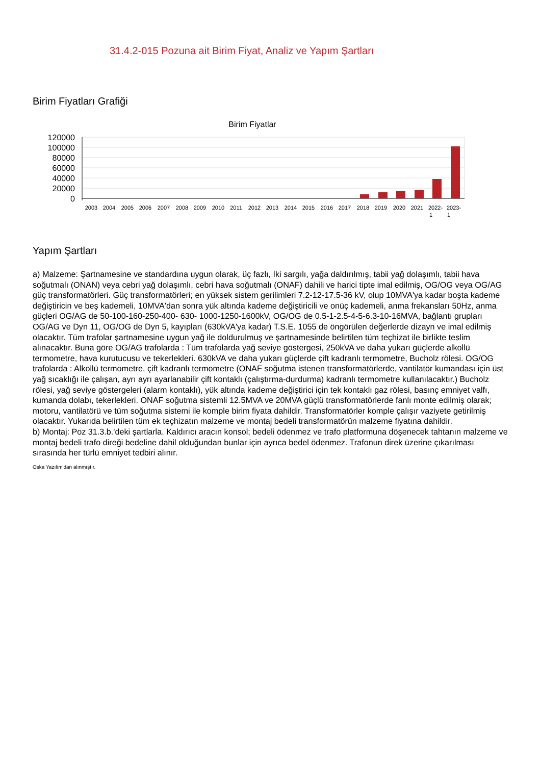31.4.2-015 Pozuna ait Birim Fiyat, Analiz ve Yapım Şartları
Birim Fiyatları Grafiği
Birim Fiyatlar
120000
100000
80000
60000
40000
20000
0
2003
2004
2005
2006
2007
2008
2009
2010
2011
2012
2013
2014
2015
2016
2017
2018
2019
2020
2021
2022-
1
2023-
1
Yapım Şartları
a) Malzeme: Şartnamesine ve standardına uygun olarak, üç fazlı, İki sargılı, yağa daldırılmış, tabii yağ dolaşımlı, tabii hava soğutmalı (ONAN) veya cebri yağ dolaşımlı, cebri hava soğutmalı (ONAF) dahili ve harici tipte imal edilmiş, OG/OG veya OG/AG güç transformatörleri. Güç transformatörleri; en yüksek sistem gerilimleri 7.2-12-17.5-36 kV, olup 10MVA'ya kadar boşta kademe değiştiricin ve beş kademeli, 10MVA'dan sonra yük altında kademe değiştiricili ve onüç kademeli, anma frekansları 50Hz, anma güçleri OG/AG de 50-100-160-250-400- 630- 1000-1250-1600kV, OG/OG de 0.5-1-2.5-4-5-6.3-10-16MVA, bağlantı grupları OG/AG ve Dyn 11, OG/OG de Dyn 5, kayıpları (630kVA'ya kadar) T.S.E. 1055 de öngörülen değerlerde dizayn ve imal edilmiş olacaktır. Tüm trafolar şartnamesine uygun yağ ile doldurulmuş ve şartnamesinde belirtilen tüm teçhizat ile birlikte teslim alınacaktır. Buna göre OG/AG trafolarda : Tüm trafolarda yağ seviye göstergesi, 250kVA ve daha yukarı güçlerde alkollü termometre, hava kurutucusu ve tekerlekleri. 630kVA ve daha yukarı güçlerde çift kadranlı termometre, Bucholz rölesi. OG/OG trafolarda : Alkollü termometre, çift kadranlı termometre (ONAF soğutma istenen transformatörlerde, vantilatör kumandası için üst yağ sıcaklığı ile çalışan, ayrı ayrı ayarlanabilir çift kontaklı (çalıştırma-durdurma) kadranlı termometre kullanılacaktır.) Bucholz rölesi, yağ seviye göstergeleri (alarm kontaklı), yük altında kademe değiştirici için tek kontaklı gaz rölesi, basınç emniyet valfı, kumanda dolabı, tekerlekleri. ONAF soğutma sistemli 12.5MVA ve 20MVA güçlü transformatörlerde fanlı monte edilmiş olarak; motoru, vantilatörü ve tüm soğutma sistemi ile komple birim fiyata dahildir. Transformatörler komple çalışır vaziyete getirilmiş olacaktır. Yukarıda belirtilen tüm ek teçhizatın malzeme ve montaj bedeli transformatörün malzeme fiyatına dahildir.
b) Montaj: Poz 31.3.b.'deki şartlarla. Kaldırıcı aracın konsol; bedeli ödenmez ve trafo platformuna döşenecek tahtanın malzeme ve montaj bedeli trafo direği bedeline dahil olduğundan bunlar için ayrıca bedel ödenmez. Trafonun direk üzerine çıkarılması sırasında her türlü emniyet tedbiri alınır.
Oska Yazılım'dan alınmıştır.